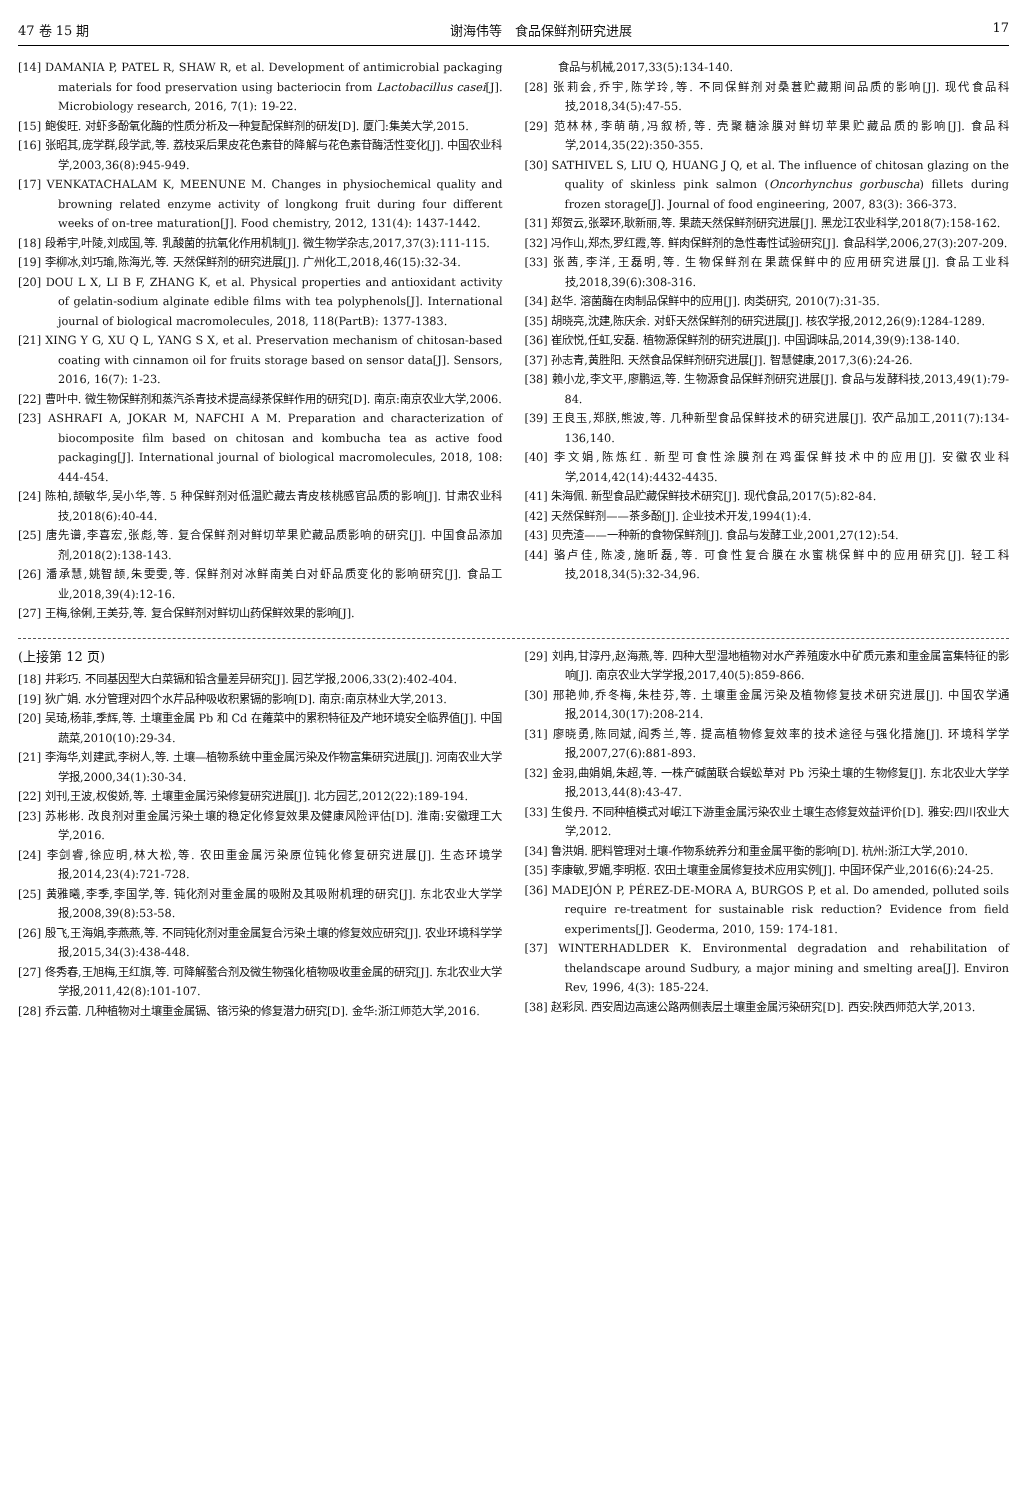47 卷 15 期 谢海伟等　食品保鲜剂研究进展 17
[14] DAMANIA P, PATEL R, SHAW R, et al. Development of antimicrobial packaging materials for food preservation using bacteriocin from Lactobacillus casei[J]. Microbiology research, 2016, 7(1): 19-22.
[15] 鲍俊旺. 对虾多酚氧化酶的性质分析及一种复配保鲜剂的研发[D]. 厦门:集美大学,2015.
[16] 张昭其,庞学群,段学武,等. 荔枝采后果皮花色素苷的降解与花色素苷酶活性变化[J]. 中国农业科学,2003,36(8):945-949.
[17] VENKATACHALAM K, MEENUNE M. Changes in physiochemical quality and browning related enzyme activity of longkong fruit during four different weeks of on-tree maturation[J]. Food chemistry, 2012, 131(4): 1437-1442.
[18] 段希宇,叶陵,刘成国,等. 乳酸菌的抗氧化作用机制[J]. 微生物学杂志,2017,37(3):111-115.
[19] 李柳冰,刘巧瑜,陈海光,等. 天然保鲜剂的研究进展[J]. 广州化工,2018,46(15):32-34.
[20] DOU L X, LI B F, ZHANG K, et al. Physical properties and antioxidant activity of gelatin-sodium alginate edible films with tea polyphenols[J]. International journal of biological macromolecules, 2018, 118(PartB): 1377-1383.
[21] XING Y G, XU Q L, YANG S X, et al. Preservation mechanism of chitosan-based coating with cinnamon oil for fruits storage based on sensor data[J]. Sensors, 2016, 16(7): 1-23.
[22] 曹叶中. 微生物保鲜剂和蒸汽杀青技术提高绿茶保鲜作用的研究[D]. 南京:南京农业大学,2006.
[23] ASHRAFI A, JOKAR M, NAFCHI A M. Preparation and characterization of biocomposite film based on chitosan and kombucha tea as active food packaging[J]. International journal of biological macromolecules, 2018, 108: 444-454.
[24] 陈柏,颉敏华,吴小华,等. 5 种保鲜剂对低温贮藏去青皮核桃感官品质的影响[J]. 甘肃农业科技,2018(6):40-44.
[25] 唐先谱,李喜宏,张彪,等. 复合保鲜剂对鲜切苹果贮藏品质影响的研究[J]. 中国食品添加剂,2018(2):138-143.
[26] 潘承慧,姚智颉,朱雯雯,等. 保鲜剂对冰鲜南美白对虾品质变化的影响研究[J]. 食品工业,2018,39(4):12-16.
[27] 王梅,徐俐,王美芬,等. 复合保鲜剂对鲜切山药保鲜效果的影响[J].
　　　食品与机械,2017,33(5):134-140.
[28] 张莉会,乔宇,陈学玲,等. 不同保鲜剂对桑葚贮藏期间品质的影响[J]. 现代食品科技,2018,34(5):47-55.
[29] 范林林,李萌萌,冯叙桥,等. 壳聚糖涂膜对鲜切苹果贮藏品质的影响[J]. 食品科学,2014,35(22):350-355.
[30] SATHIVEL S, LIU Q, HUANG J Q, et al. The influence of chitosan glazing on the quality of skinless pink salmon (Oncorhynchus gorbuscha) fillets during frozen storage[J]. Journal of food engineering, 2007, 83(3): 366-373.
[31] 郑贺云,张翠环,耿新丽,等. 果蔬天然保鲜剂研究进展[J]. 黑龙江农业科学,2018(7):158-162.
[32] 冯作山,郑杰,罗红霞,等. 鲜肉保鲜剂的急性毒性试验研究[J]. 食品科学,2006,27(3):207-209.
[33] 张茜,李洋,王磊明,等. 生物保鲜剂在果蔬保鲜中的应用研究进展[J]. 食品工业科技,2018,39(6):308-316.
[34] 赵华. 溶菌酶在肉制品保鲜中的应用[J]. 肉类研究, 2010(7):31-35.
[35] 胡晓亮,沈建,陈庆余. 对虾天然保鲜剂的研究进展[J]. 核农学报,2012,26(9):1284-1289.
[36] 崔欣悦,任虹,安磊. 植物源保鲜剂的研究进展[J]. 中国调味品,2014,39(9):138-140.
[37] 孙志青,黄胜阳. 天然食品保鲜剂研究进展[J]. 智慧健康,2017,3(6):24-26.
[38] 赖小龙,李文平,廖鹏运,等. 生物源食品保鲜剂研究进展[J]. 食品与发酵科技,2013,49(1):79-84.
[39] 王良玉,郑朕,熊波,等. 几种新型食品保鲜技术的研究进展[J]. 农产品加工,2011(7):134-136,140.
[40] 李文娟,陈炼红. 新型可食性涂膜剂在鸡蛋保鲜技术中的应用[J]. 安徽农业科学,2014,42(14):4432-4435.
[41] 朱海佩. 新型食品贮藏保鲜技术研究[J]. 现代食品,2017(5):82-84.
[42] 天然保鲜剂——茶多酚[J]. 企业技术开发,1994(1):4.
[43] 贝壳渣——一种新的食物保鲜剂[J]. 食品与发酵工业,2001,27(12):54.
[44] 骆卢佳,陈凌,施昕磊,等. 可食性复合膜在水蜜桃保鲜中的应用研究[J]. 轻工科技,2018,34(5):32-34,96.
(上接第 12 页)
[18] 井彩巧. 不同基因型大白菜镉和铅含量差异研究[J]. 园艺学报,2006,33(2):402-404.
[19] 狄广娟. 水分管理对四个水芹品种吸收积累镉的影响[D]. 南京:南京林业大学,2013.
[20] 吴琦,杨菲,季辉,等. 土壤重金属 Pb 和 Cd 在蕹菜中的累积特征及产地环境安全临界值[J]. 中国蔬菜,2010(10):29-34.
[21] 李海华,刘建武,李树人,等. 土壤—植物系统中重金属污染及作物富集研究进展[J]. 河南农业大学学报,2000,34(1):30-34.
[22] 刘刊,王波,权俊娇,等. 土壤重金属污染修复研究进展[J]. 北方园艺,2012(22):189-194.
[23] 苏彬彬. 改良剂对重金属污染土壤的稳定化修复效果及健康风险评估[D]. 淮南:安徽理工大学,2016.
[24] 李剑睿,徐应明,林大松,等. 农田重金属污染原位钝化修复研究进展[J]. 生态环境学报,2014,23(4):721-728.
[25] 黄雅曦,李季,李国学,等. 钝化剂对重金属的吸附及其吸附机理的研究[J]. 东北农业大学学报,2008,39(8):53-58.
[26] 殷飞,王海娟,李燕燕,等. 不同钝化剂对重金属复合污染土壤的修复效应研究[J]. 农业环境科学学报,2015,34(3):438-448.
[27] 佟秀春,王旭梅,王红旗,等. 可降解螯合剂及微生物强化植物吸收重金属的研究[J]. 东北农业大学学报,2011,42(8):101-107.
[28] 乔云蕾. 几种植物对土壤重金属镉、铬污染的修复潜力研究[D]. 金华:浙江师范大学,2016.
[29] 刘冉,甘淳丹,赵海燕,等. 四种大型湿地植物对水产养殖废水中矿质元素和重金属富集特征的影响[J]. 南京农业大学学报,2017,40(5):859-866.
[30] 邢艳帅,乔冬梅,朱桂芬,等. 土壤重金属污染及植物修复技术研究进展[J]. 中国农学通报,2014,30(17):208-214.
[31] 廖晓勇,陈同斌,阎秀兰,等. 提高植物修复效率的技术途径与强化措施[J]. 环境科学学报,2007,27(6):881-893.
[32] 金羽,曲娟娟,朱超,等. 一株产碱菌联合蜈蚣草对 Pb 污染土壤的生物修复[J]. 东北农业大学学报,2013,44(8):43-47.
[33] 生俊丹. 不同种植模式对岷江下游重金属污染农业土壤生态修复效益评价[D]. 雅安:四川农业大学,2012.
[34] 鲁洪娟. 肥料管理对土壤-作物系统养分和重金属平衡的影响[D]. 杭州:浙江大学,2010.
[35] 李康敏,罗媚,李明枢. 农田土壤重金属修复技术应用实例[J]. 中国环保产业,2016(6):24-25.
[36] MADEJÓN P, PÉREZ-DE-MORA A, BURGOS P, et al. Do amended, polluted soils require re-treatment for sustainable risk reduction? Evidence from field experiments[J]. Geoderma, 2010, 159: 174-181.
[37] WINTERHADLDER K. Environmental degradation and rehabilitation of thelandscape around Sudbury, a major mining and smelting area[J]. Environ Rev, 1996, 4(3): 185-224.
[38] 赵彩凤. 西安周边高速公路两侧表层土壤重金属污染研究[D]. 西安:陕西师范大学,2013.